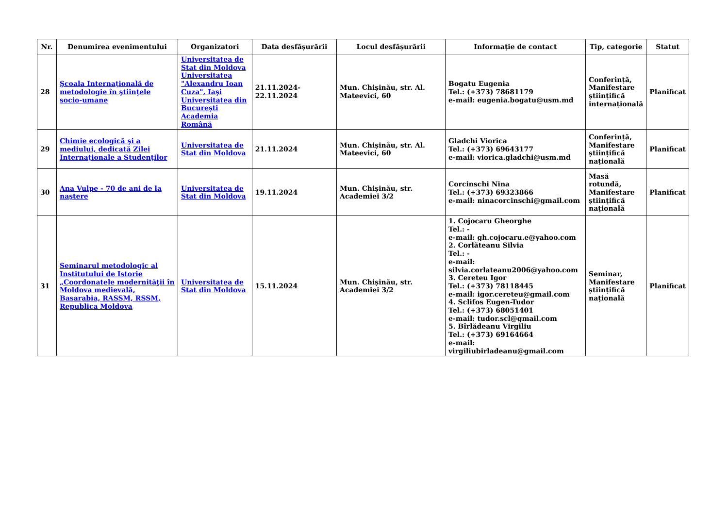| Nr. | Denumirea evenimentului | Organizatori | Data desfășurării | Locul desfășurării | Informație de contact | Tip, categorie | Statut |
| --- | --- | --- | --- | --- | --- | --- | --- |
| 28 | Şcoala Internaţională de metodologie în ştiinţele socio-umane | Universitatea de Stat din Moldova Universitatea "Alexandru Ioan Cuza", Iaşi Universitatea din Bucureşti Academia Română | 21.11.2024-22.11.2024 | Mun. Chișinău, str. Al. Mateevici, 60 | Bogatu Eugenia Tel.: (+373) 78681179 e-mail: eugenia.bogatu@usm.md | Conferință, Manifestare științifică internațională | Planificat |
| 29 | Chimie ecologică şi a mediului, dedicată Zilei Internaţionale a Studenţilor | Universitatea de Stat din Moldova | 21.11.2024 | Mun. Chișinău, str. Al. Mateevici, 60 | Gladchi Viorica Tel.: (+373) 69643177 e-mail: viorica.gladchi@usm.md | Conferință, Manifestare științifică națională | Planificat |
| 30 | Ana Vulpe - 70 de ani de la naştere | Universitatea de Stat din Moldova | 19.11.2024 | Mun. Chișinău, str. Academiei 3/2 | Corcinschi Nina Tel.: (+373) 69323866 e-mail: ninacorcinschi@gmail.com | Masă rotundă, Manifestare științifică națională | Planificat |
| 31 | Seminarul metodologic al Institutului de Istorie „Coordonatele modernităţii în Moldova medievală, Basarabia, RASSM, RSSM, Republica Moldova | Universitatea de Stat din Moldova | 15.11.2024 | Mun. Chișinău, str. Academiei 3/2 | 1. Cojocaru Gheorghe Tel.: - e-mail: gh.cojocaru.e@yahoo.com 2. Corlăteanu Silvia Tel.: - e-mail: silvia.corlateanu2006@yahoo.com 3. Cereteu Igor Tel.: (+373) 78118445 e-mail: igor.cereteu@gmail.com 4. Sclifos Eugen-Tudor Tel.: (+373) 68051401 e-mail: tudor.scl@gmail.com 5. Bîrlădeanu Virgiliu Tel.: (+373) 69164664 e-mail: virgiliubirladeanu@gmail.com | Seminar, Manifestare științifică națională | Planificat |